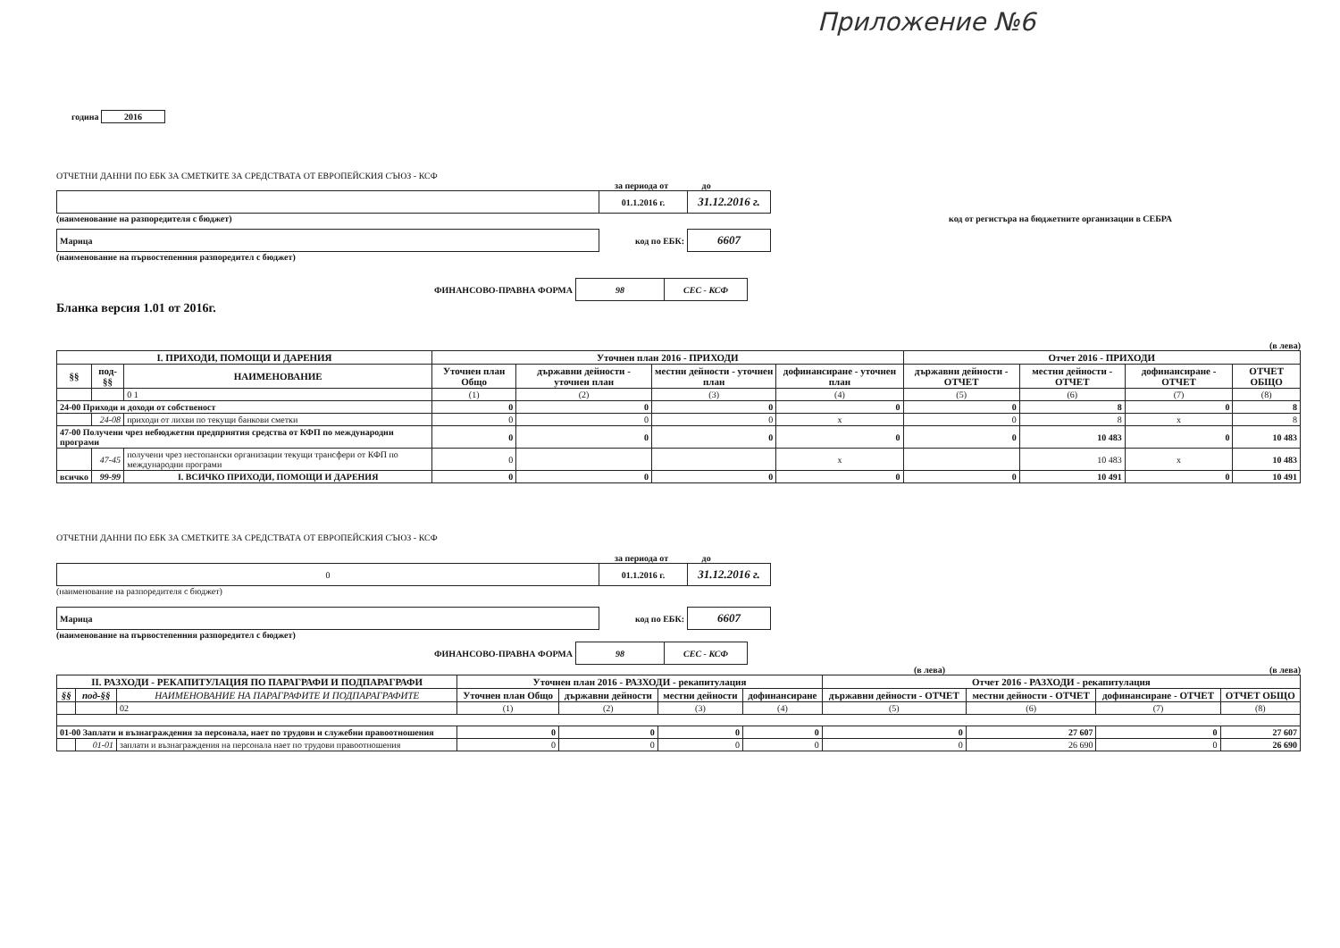Приложение №6
година 2016
ОТЧЕТНИ ДАННИ ПО ЕБК ЗА СМЕТКИТЕ ЗА СРЕДСТВАТА ОТ ЕВРОПЕЙСКИЯ СЪЮЗ - КСФ
за периода от до
| | 01.1.2016 г. | 31.12.2016 г. |
(наименование на разпоредителя с бюджет) код от регистъра на бюджетните организации в СЕБРА
| Марица | код по ЕБК: | 6607 |
(наименование на първостепенния разпоредител с бюджет)
| ФИНАНСОВО-ПРАВНА ФОРМА | 98 | СЕС - КСФ |
Бланка версия 1.01 от 2016г.
(в лева)
| I. ПРИХОДИ, ПОМОЩИ И ДАРЕНИЯ | | | Уточнен план 2016 - ПРИХОДИ | | | | Отчет 2016 - ПРИХОДИ | | | |
| --- | --- | --- | --- | --- | --- | --- | --- | --- | --- | --- |
| §§ | под-§§ | НАИМЕНОВАНИЕ | Уточнен план Общо | държавни дейности - уточнен план | местни дейности - уточнен план | дофинансиране - уточнен план | държавни дейности - ОТЧЕТ | местни дейности - ОТЧЕТ | дофинансиране - ОТЧЕТ | ОТЧЕТ ОБЩО |
| | | 0 1 | (1) | (2) | (3) | (4) | (5) | (6) | (7) | (8) |
| 24-00 Приходи и доходи от собственост | | | 0 | 0 | 0 | 0 | 0 | 8 | 0 | 8 |
| | 24-08 | приходи от лихви по текущи банкови сметки | 0 | 0 | 0 | x | 0 | 8 | x | 8 |
| 47-00 Получени чрез небюджетни предприятия средства от КФП по международни програми | | | 0 | 0 | 0 | 0 | 0 | 10 483 | 0 | 10 483 |
| | 47-45 | получени чрез нестопански организации текущи трансфери от КФП по международни програми | 0 | | | x | | 10 483 | x | 10 483 |
| всичко | 99-99 | I. ВСИЧКО ПРИХОДИ, ПОМОЩИ И ДАРЕНИЯ | 0 | 0 | 0 | 0 | 0 | 10 491 | 0 | 10 491 |
ОТЧЕТНИ ДАННИ ПО ЕБК ЗА СМЕТКИТЕ ЗА СРЕДСТВАТА ОТ ЕВРОПЕЙСКИЯ СЪЮЗ - КСФ
за периода от до
| 0 | 01.1.2016 г. | 31.12.2016 г. |
(наименование на разпоредителя с бюджет)
| Марица | код по ЕБК: | 6607 |
(наименование на първостепенния разпоредител с бюджет)
| ФИНАНСОВО-ПРАВНА ФОРМА | 98 | СЕС - КСФ |
(в лева) (в лева)
| II. РАЗХОДИ - РЕКАПИТУЛАЦИЯ ПО ПАРАГРАФИ И ПОДПАРАГРАФИ | | | Уточнен план 2016 - РАЗХОДИ - рекапитулация | | | | Отчет 2016 - РАЗХОДИ - рекапитулация | | | |
| --- | --- | --- | --- | --- | --- | --- | --- | --- | --- | --- |
| §§ | под-§§ | НАИМЕНОВАНИЕ НА ПАРАГРАФИТЕ И ПОДПАРАГРАФИТЕ | Уточнен план Общо | държавни дейности | местни дейности | дофинансиране | държавни дейности - ОТЧЕТ | местни дейности - ОТЧЕТ | дофинансиране - ОТЧЕТ | ОТЧЕТ ОБЩО |
| | | 02 | (1) | (2) | (3) | (4) | (5) | (6) | (7) | (8) |
| 01-00 Заплати и възнаграждения за персонала, нает по трудови и служебни правоотношения | | | 0 | 0 | 0 | 0 | 0 | 27 607 | 0 | 27 607 |
| | 01-01 | заплати и възнаграждения на персонала нает по трудови правоотношения | 0 | 0 | 0 | 0 | 0 | 26 690 | 0 | 26 690 |